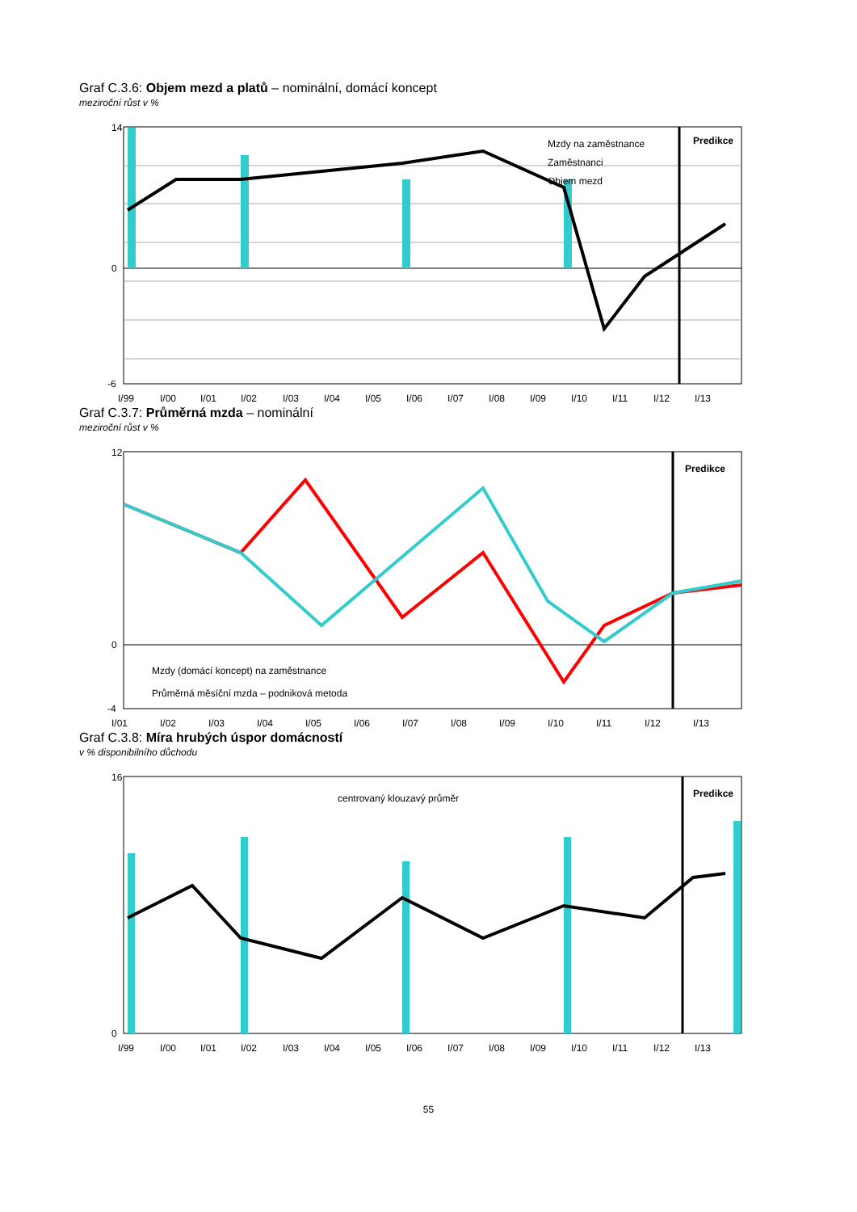Graf C.3.6: Objem mezd a platů – nominální, domácí koncept
meziroční růst v %
14
0
-6
Predikce
Mzdy na zaměstnance
Zaměstnanci
Objem mezd
I/99
I/00
I/01
I/02
I/03
I/04
I/05
I/06
I/07
I/08
I/09
I/10
I/11
I/12
I/13
Graf C.3.7: Průměrná mzda – nominální
meziroční růst v %
12
0
-4
Predikce
Mzdy (domácí koncept) na zaměstnance
Průměrná měsíční mzda – podniková metoda
I/01
I/02
I/03
I/04
I/05
I/06
I/07
I/08
I/09
I/10
I/11
I/12
I/13
Graf C.3.8: Míra hrubých úspor domácností
v % disponibilního důchodu
16
0
Predikce
centrovaný klouzavý průměr
I/99
I/00
I/01
I/02
I/03
I/04
I/05
I/06
I/07
I/08
I/09
I/10
I/11
I/12
I/13
55